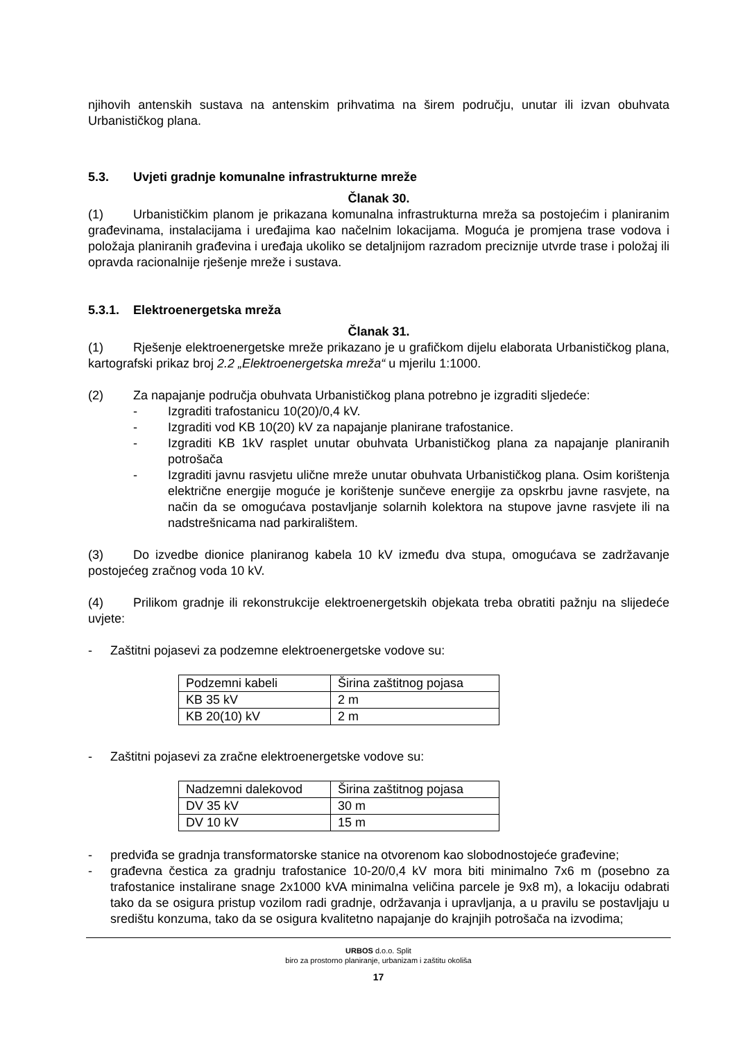njihovih antenskih sustava na antenskim prihvatima na širem području, unutar ili izvan obuhvata Urbanističkog plana.
5.3. Uvjeti gradnje komunalne infrastrukturne mreže
Članak 30.
(1) Urbanističkim planom je prikazana komunalna infrastrukturna mreža sa postojećim i planiranim građevinama, instalacijama i uređajima kao načelnim lokacijama. Moguća je promjena trase vodova i položaja planiranih građevina i uređaja ukoliko se detaljnijom razradom preciznije utvrde trase i položaj ili opravda racionalnije rješenje mreže i sustava.
5.3.1. Elektroenergetska mreža
Članak 31.
(1) Rješenje elektroenergetske mreže prikazano je u grafičkom dijelu elaborata Urbanističkog plana, kartografski prikaz broj 2.2 „Elektroenergetska mreža“ u mjerilu 1:1000.
(2) Za napajanje područja obuhvata Urbanističkog plana potrebno je izgraditi sljedeće:
- Izgraditi trafostanicu 10(20)/0,4 kV.
- Izgraditi vod KB 10(20) kV za napajanje planirane trafostanice.
- Izgraditi KB 1kV rasplet unutar obuhvata Urbanističkog plana za napajanje planiranih potrošača
- Izgraditi javnu rasvjetu ulične mreže unutar obuhvata Urbanističkog plana. Osim korištenja električne energije moguće je korištenje sunčeve energije za opskrbu javne rasvjete, na način da se omogućava postavljanje solarnih kolektora na stupove javne rasvjete ili na nadstrešnicama nad parkiralištem.
(3) Do izvedbe dionice planiranog kabela 10 kV između dva stupa, omogućava se zadržavanje postojećeg zračnog voda 10 kV.
(4) Prilikom gradnje ili rekonstrukcije elektroenergetskih objekata treba obratiti pažnju na slijedeće uvjete:
- Zaštitni pojasevi za podzemne elektroenergetske vodove su:
| Podzemni kabeli | Širina zaštitnog pojasa |
| KB 35 kV | 2 m |
| KB 20(10) kV | 2 m |
- Zaštitni pojasevi za zračne elektroenergetske vodove su:
| Nadzemni dalekovod | Širina zaštitnog pojasa |
| DV 35 kV | 30 m |
| DV 10 kV | 15 m |
- predviđa se gradnja transformatorske stanice na otvorenom kao slobodnostojeće građevine;
- građevna čestica za gradnju trafostanice 10-20/0,4 kV mora biti minimalno 7x6 m (posebno za trafostanice instalirane snage 2x1000 kVA minimalna veličina parcele je 9x8 m), a lokaciju odabrati tako da se osigura pristup vozilom radi gradnje, održavanja i upravljanja, a u pravilu se postavljaju u središtu konzuma, tako da se osigura kvalitetno napajanje do krajnjih potrošača na izvodima;
URBOS d.o.o. Split
biro za prostorno planiranje, urbanizam i zaštitu okoliša
17